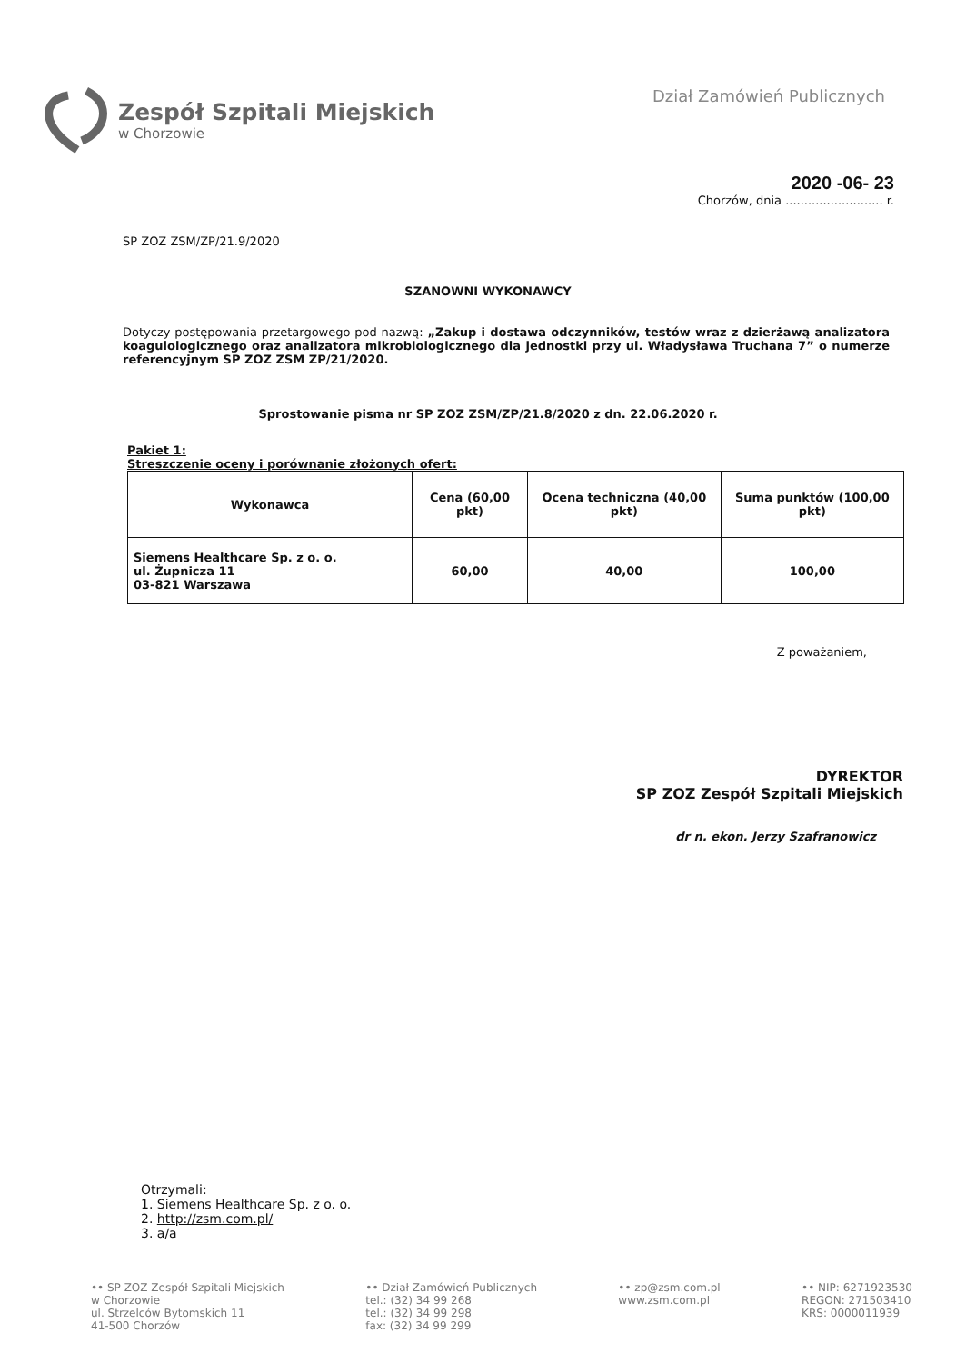Zespół Szpitali Miejskich
w Chorzowie
Dział Zamówień Publicznych
2020 -06- 23
Chorzów, dnia .......................... r.
SP ZOZ ZSM/ZP/21.9/2020
SZANOWNI WYKONAWCY
Dotyczy postępowania przetargowego pod nazwą: „Zakup i dostawa odczynników, testów wraz z dzierżawą analizatora koagulologicznego oraz analizatora mikrobiologicznego dla jednostki przy ul. Władysława Truchana 7” o numerze referencyjnym SP ZOZ ZSM ZP/21/2020.
Sprostowanie pisma nr SP ZOZ ZSM/ZP/21.8/2020 z dn. 22.06.2020 r.
Pakiet 1:
Streszczenie oceny i porównanie złożonych ofert:
| Wykonawca | Cena (60,00 pkt) | Ocena techniczna (40,00 pkt) | Suma punktów (100,00 pkt) |
| --- | --- | --- | --- |
| Siemens Healthcare Sp. z o. o. ul. Żupnicza 11 03-821 Warszawa | 60,00 | 40,00 | 100,00 |
Z poważaniem,
DYREKTOR
SP ZOZ Zespół Szpitali Miejskich
dr n. ekon. Jerzy Szafranowicz
Otrzymali:
1. Siemens Healthcare Sp. z o. o.
2. http://zsm.com.pl/
3. a/a
•• SP ZOZ Zespół Szpitali Miejskich
w Chorzowie
ul. Strzelców Bytomskich 11
41-500 Chorzów
•• Dział Zamówień Publicznych
tel.: (32) 34 99 268
tel.: (32) 34 99 298
fax: (32) 34 99 299
•• zp@zsm.com.pl
www.zsm.com.pl
•• NIP: 6271923530
REGON: 271503410
KRS: 0000011939